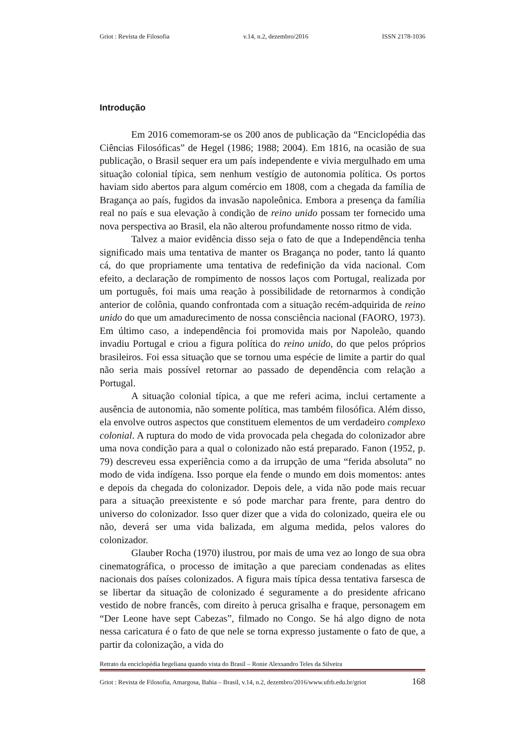Griot : Revista de Filosofia v.14, n.2, dezembro/2016 ISSN 2178-1036
Introdução
Em 2016 comemoram-se os 200 anos de publicação da “Enciclopédia das Ciências Filosóficas” de Hegel (1986; 1988; 2004). Em 1816, na ocasião de sua publicação, o Brasil sequer era um país independente e vivia mergulhado em uma situação colonial típica, sem nenhum vestígio de autonomia política. Os portos haviam sido abertos para algum comércio em 1808, com a chegada da família de Bragança ao país, fugidos da invasão napoleônica. Embora a presença da família real no país e sua elevação à condição de reino unido possam ter fornecido uma nova perspectiva ao Brasil, ela não alterou profundamente nosso ritmo de vida.
Talvez a maior evidência disso seja o fato de que a Independência tenha significado mais uma tentativa de manter os Bragança no poder, tanto lá quanto cá, do que propriamente uma tentativa de redefinição da vida nacional. Com efeito, a declaração de rompimento de nossos laços com Portugal, realizada por um português, foi mais uma reação à possibilidade de retornarmos à condição anterior de colônia, quando confrontada com a situação recém-adquirida de reino unido do que um amadurecimento de nossa consciência nacional (FAORO, 1973). Em último caso, a independência foi promovida mais por Napoleão, quando invadiu Portugal e criou a figura política do reino unido, do que pelos próprios brasileiros. Foi essa situação que se tornou uma espécie de limite a partir do qual não seria mais possível retornar ao passado de dependência com relação a Portugal.
A situação colonial típica, a que me referi acima, inclui certamente a ausência de autonomia, não somente política, mas também filosófica. Além disso, ela envolve outros aspectos que constituem elementos de um verdadeiro complexo colonial. A ruptura do modo de vida provocada pela chegada do colonizador abre uma nova condição para a qual o colonizado não está preparado. Fanon (1952, p. 79) descreveu essa experiência como a da irrupção de uma “ferida absoluta” no modo de vida indígena. Isso porque ela fende o mundo em dois momentos: antes e depois da chegada do colonizador. Depois dele, a vida não pode mais recuar para a situação preexistente e só pode marchar para frente, para dentro do universo do colonizador. Isso quer dizer que a vida do colonizado, queira ele ou não, deverá ser uma vida balizada, em alguma medida, pelos valores do colonizador.
Glauber Rocha (1970) ilustrou, por mais de uma vez ao longo de sua obra cinematográfica, o processo de imitação a que pareciam condenadas as elites nacionais dos países colonizados. A figura mais típica dessa tentativa farsesca de se libertar da situação de colonizado é seguramente a do presidente africano vestido de nobre francês, com direito à peruca grisalha e fraque, personagem em “Der Leone have sept Cabezas”, filmado no Congo. Se há algo digno de nota nessa caricatura é o fato de que nele se torna expresso justamente o fato de que, a partir da colonização, a vida do
Retrato da enciclopédia hegeliana quando vista do Brasil – Ronie Alexsandro Teles da Silveira
Griot : Revista de Filosofia, Amargosa, Bahia – Brasil, v.14, n.2, dezembro/2016/www.ufrb.edu.br/griot 168